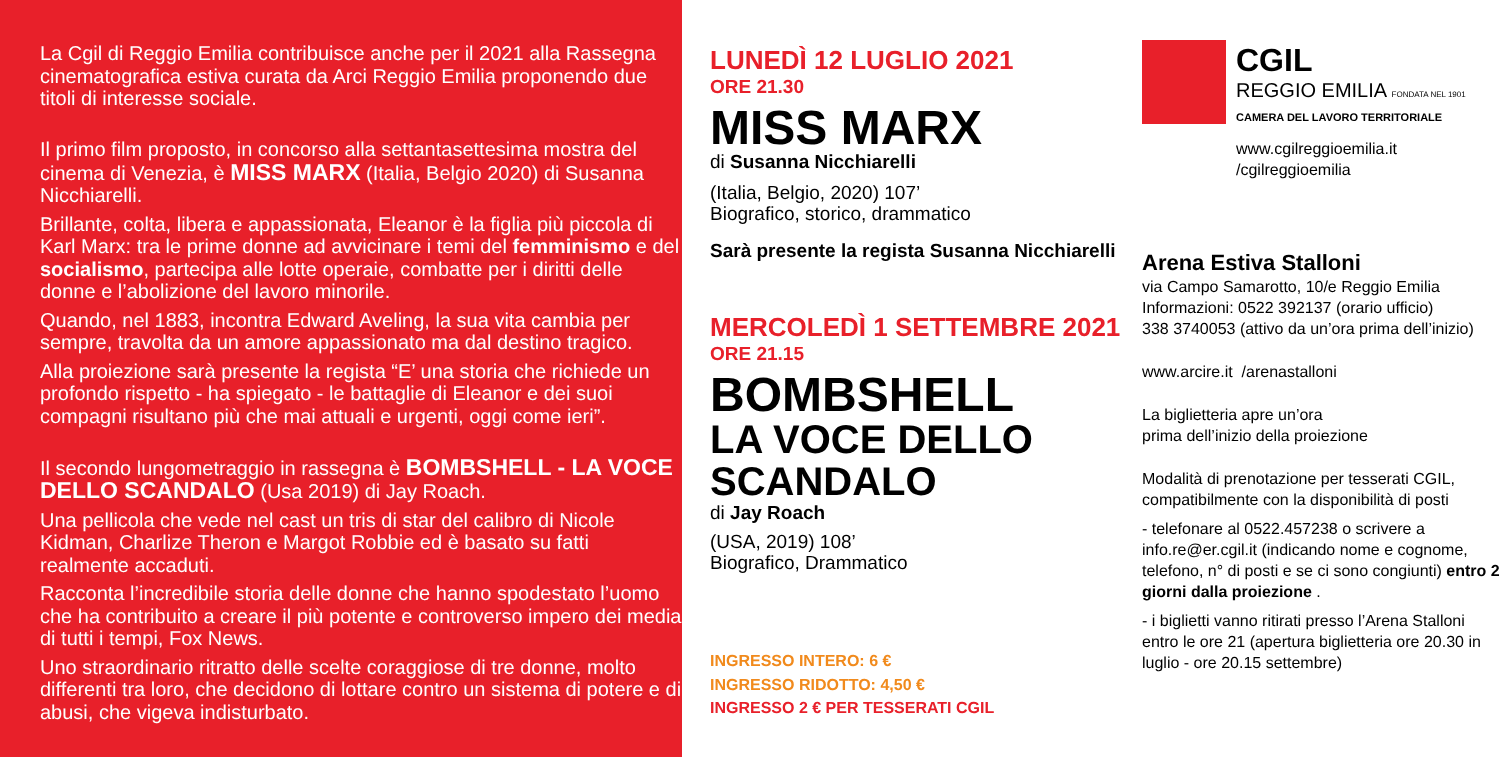La Cgil di Reggio Emilia contribuisce anche per il 2021 alla Rassegna cinematografica estiva curata da Arci Reggio Emilia proponendo due titoli di interesse sociale.
Il primo film proposto, in concorso alla settantasettesima mostra del cinema di Venezia, è MISS MARX (Italia, Belgio 2020) di Susanna Nicchiarelli.
Brillante, colta, libera e appassionata, Eleanor è la figlia più piccola di Karl Marx: tra le prime donne ad avvicinare i temi del femminismo e del socialismo, partecipa alle lotte operaie, combatte per i diritti delle donne e l’abolizione del lavoro minorile.
Quando, nel 1883, incontra Edward Aveling, la sua vita cambia per sempre, travolta da un amore appassionato ma dal destino tragico.
Alla proiezione sarà presente la regista “E’ una storia che richiede un profondo rispetto - ha spiegato - le battaglie di Eleanor e dei suoi compagni risultano più che mai attuali e urgenti, oggi come ieri”.
Il secondo lungometraggio in rassegna è BOMBSHELL - LA VOCE DELLO SCANDALO (Usa 2019) di Jay Roach.
Una pellicola che vede nel cast un tris di star del calibro di Nicole Kidman, Charlize Theron e Margot Robbie ed è basato su fatti realmente accaduti.
Racconta l’incredibile storia delle donne che hanno spodestato l’uomo che ha contribuito a creare il più potente e controverso impero dei media di tutti i tempi, Fox News.
Uno straordinario ritratto delle scelte coraggiose di tre donne, molto differenti tra loro, che decidono di lottare contro un sistema di potere e di abusi, che vigeva indisturbato.
LUNEDÌ 12 LUGLIO 2021
ORE 21.30
MISS MARX
di Susanna Nicchiarelli
(Italia, Belgio, 2020) 107’
Biografico, storico, drammatico
Sarà presente la regista Susanna Nicchiarelli
MERCOLEDÌ 1 SETTEMBRE 2021
ORE 21.15
BOMBSHELL
LA VOCE DELLO
SCANDALO
di Jay Roach
(USA, 2019) 108’
Biografico, Drammatico
INGRESSO INTERO: 6 €
INGRESSO RIDOTTO: 4,50 €
INGRESSO 2 € PER TESSERATI CGIL
CGIL
REGGIO EMILIA FONDATA NEL 1901
CAMERA DEL LAVORO TERRITORIALE
www.cgilreggioemilia.it
/cgilreggioemilia
Arena Estiva Stalloni
via Campo Samarotto, 10/e Reggio Emilia
Informazioni: 0522 392137 (orario ufficio)
338 3740053 (attivo da un’ora prima dell’inizio)
www.arcire.it /arenastalloni
La biglietteria apre un’ora
prima dell’inizio della proiezione
Modalità di prenotazione per tesserati CGIL, compatibilmente con la disponibilità di posti
- telefonare al 0522.457238 o scrivere a info.re@er.cgil.it (indicando nome e cognome, telefono, n° di posti e se ci sono congiunti) entro 2 giorni dalla proiezione .
- i biglietti vanno ritirati presso l’Arena Stalloni entro le ore 21 (apertura biglietteria ore 20.30 in luglio - ore 20.15 settembre)